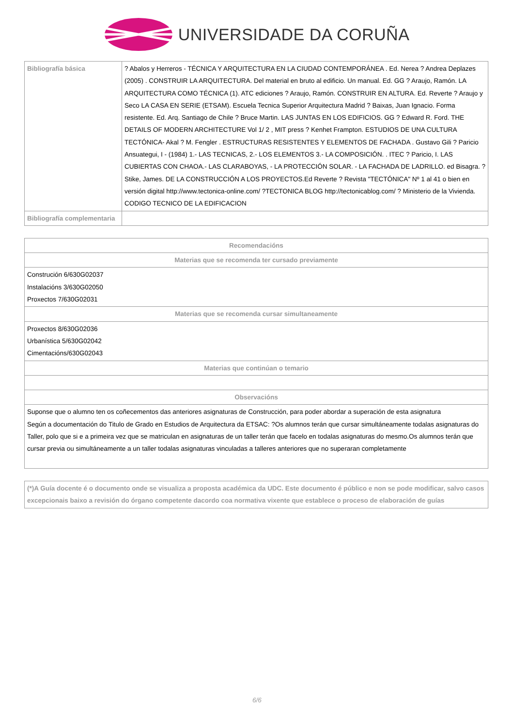UNIVERSIDADE DA CORUÑA
| Bibliografía básica | ? Abalos y Herreros - TÉCNICA Y ARQUITECTURA EN LA CIUDAD CONTEMPORÁNEA . Ed. Nerea ? Andrea Deplazes (2005) . CONSTRUIR LA ARQUITECTURA. Del material en bruto al edificio. Un manual. Ed. GG ? Araujo, Ramón. LA ARQUITECTURA COMO TÉCNICA (1). ATC ediciones ? Araujo, Ramón. CONSTRUIR EN ALTURA. Ed. Reverte ? Araujo y Seco LA CASA EN SERIE (ETSAM). Escuela Tecnica Superior Arquitectura Madrid ? Baixas, Juan Ignacio. Forma resistente. Ed. Arq. Santiago de Chile ? Bruce Martin. LAS JUNTAS EN LOS EDIFICIOS. GG ? Edward R. Ford. THE DETAILS OF MODERN ARCHITECTURE Vol 1/ 2 , MIT press ? Kenhet Frampton. ESTUDIOS DE UNA CULTURA TECTÓNICA- Akal ? M. Fengler . ESTRUCTURAS RESISTENTES Y ELEMENTOS DE FACHADA . Gustavo Gili ? Paricio Ansuategui, I - (1984) 1.- LAS TECNICAS, 2.- LOS ELEMENTOS 3.- LA COMPOSICIÓN. . ITEC ? Paricio, I. LAS CUBIERTAS CON CHAOA.- LAS CLARABOYAS, - LA PROTECCIÓN SOLAR. - LA FACHADA DE LADRILLO. ed Bisagra. ?Stike, James. DE LA CONSTRUCCIÓN A LOS PROYECTOS.Ed Reverte ? Revista "TECTÓNICA" Nº 1 al 41 o bien en versión digital http://www.tectonica-online.com/ ?TECTONICA BLOG http://tectonicablog.com/ ? Ministerio de la Vivienda. CODIGO TECNICO DE LA EDIFICACION |
| Bibliografía complementaria | |
| Recomendacións |
| --- |
| Materias que se recomenda ter cursado previamente |
| Construción 6/630G02037 Instalacións 3/630G02050 Proxectos 7/630G02031 |
| Materias que se recomenda cursar simultaneamente |
| Proxectos 8/630G02036 Urbanística 5/630G02042 Cimentacións/630G02043 |
| Materias que continúan o temario |
| Observacións |
| Suponse que o alumno ten os coñecementos das anteriores asignaturas de Construcción, para poder abordar a superación de esta asignatura Según a documentación do Titulo de Grado en Estudios de Arquitectura da ETSAC: ?Os alumnos terán que cursar simultáneamente todalas asignaturas do Taller, polo que si e a primeira vez que se matriculan en asignaturas de un taller terán que facelo en todalas asignaturas do mesmo.Os alumnos terán que cursar previa ou simultáneamente a un taller todalas asignaturas vinculadas a talleres anteriores que no superaran completamente |
| (*)A Guía docente é o documento onde se visualiza a proposta académica da UDC. Este documento é público e non se pode modificar, salvo casos excepcionais baixo a revisión do órgano competente dacordo coa normativa vixente que establece o proceso de elaboración de guías |
| --- |
6/6